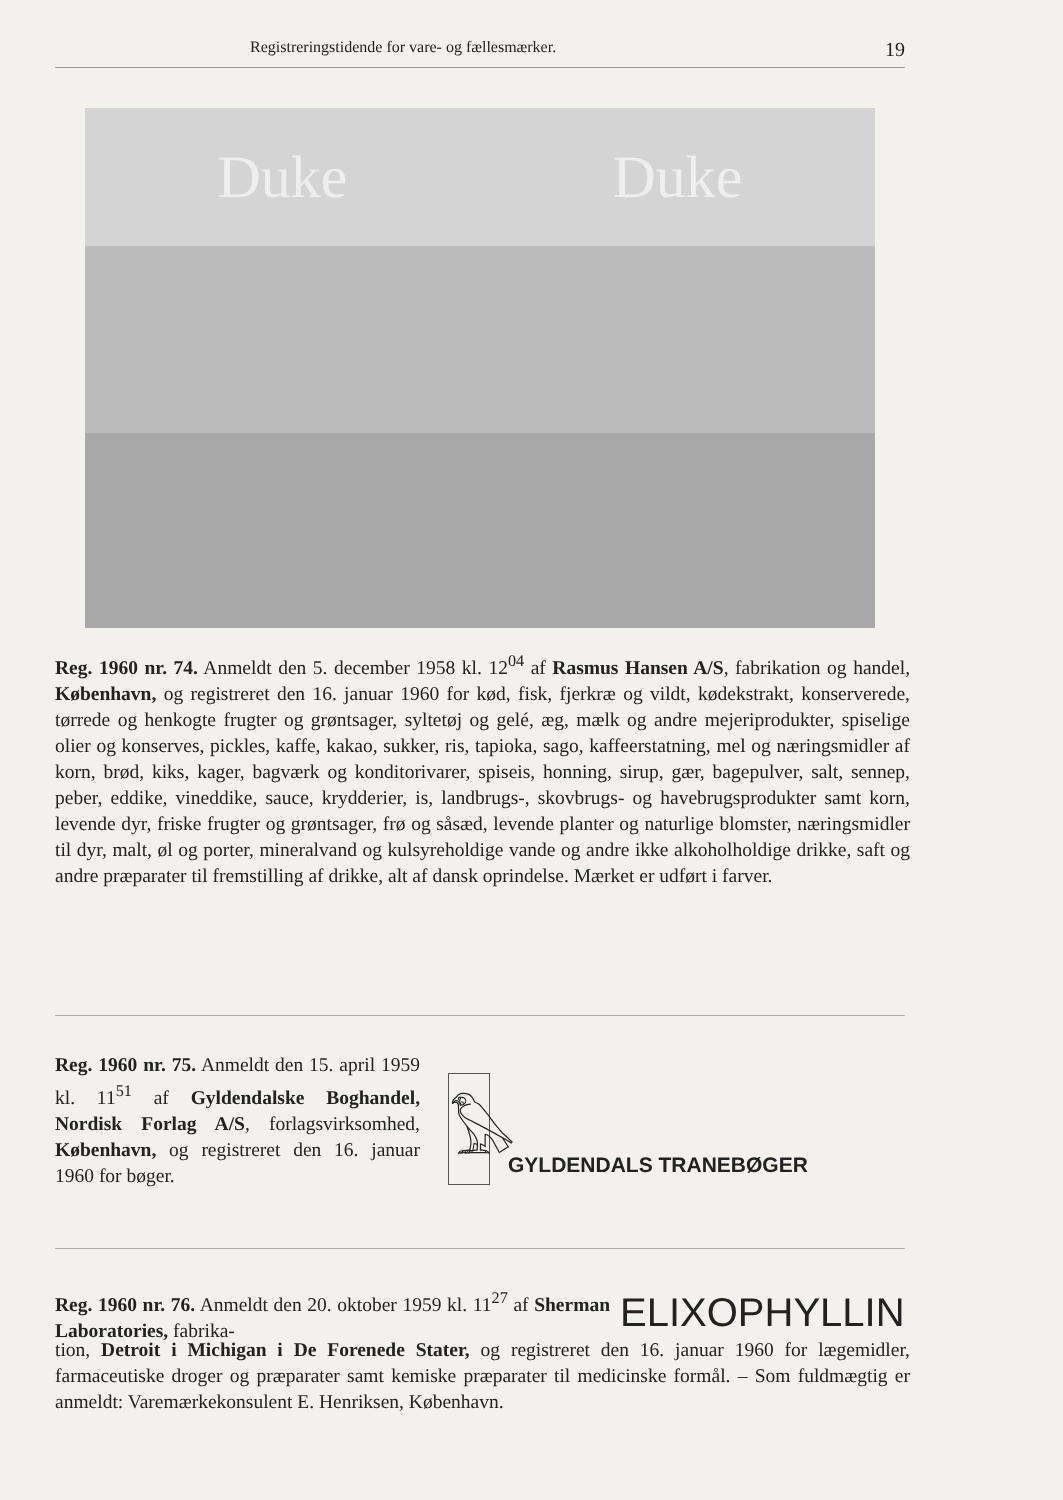Registreringstidende for vare- og fællesmærker. 19
Duke Duke
Reg. 1960 nr. 74. Anmeldt den 5. december 1958 kl. 12<sup>04</sup> af Rasmus Hansen A/S, fabrikation og handel, København, og registreret den 16. januar 1960 for kød, fisk, fjerkræ og vildt, kødekstrakt, konserverede, tørrede og henkogte frugter og grøntsager, syltetøj og gelé, æg, mælk og andre mejeriprodukter, spiselige olier og konserves, pickles, kaffe, kakao, sukker, ris, tapioka, sago, kaffeerstatning, mel og næringsmidler af korn, brød, kiks, kager, bagværk og konditorivarer, spiseis, honning, sirup, gær, bagepulver, salt, sennep, peber, eddike, vineddike, sauce, krydderier, is, landbrugs-, skovbrugs- og havebrugsprodukter samt korn, levende dyr, friske frugter og grøntsager, frø og såsæd, levende planter og naturlige blomster, næringsmidler til dyr, malt, øl og porter, mineralvand og kulsyreholdige vande og andre ikke alkoholholdige drikke, saft og andre præparater til fremstilling af drikke, alt af dansk oprindelse. Mærket er udført i farver.
Reg. 1960 nr. 75. Anmeldt den 15. april 1959 kl. 11<sup>51</sup> af Gyldendalske Boghandel, Nordisk Forlag A/S, forlagsvirksomhed, København, og registreret den 16. januar 1960 for bøger.
𓅃
GYLDENDALS TRANEBØGER
Reg. 1960 nr. 76. Anmeldt den 20. oktober 1959 kl. 11<sup>27</sup> af Sherman Laboratories, fabrika-
ELIXOPHYLLIN
tion, Detroit i Michigan i De Forenede Stater, og registreret den 16. januar 1960 for lægemidler, farmaceutiske droger og præparater samt kemiske præparater til medicinske formål. – Som fuldmægtig er anmeldt: Varemærkekonsulent E. Henriksen, København.